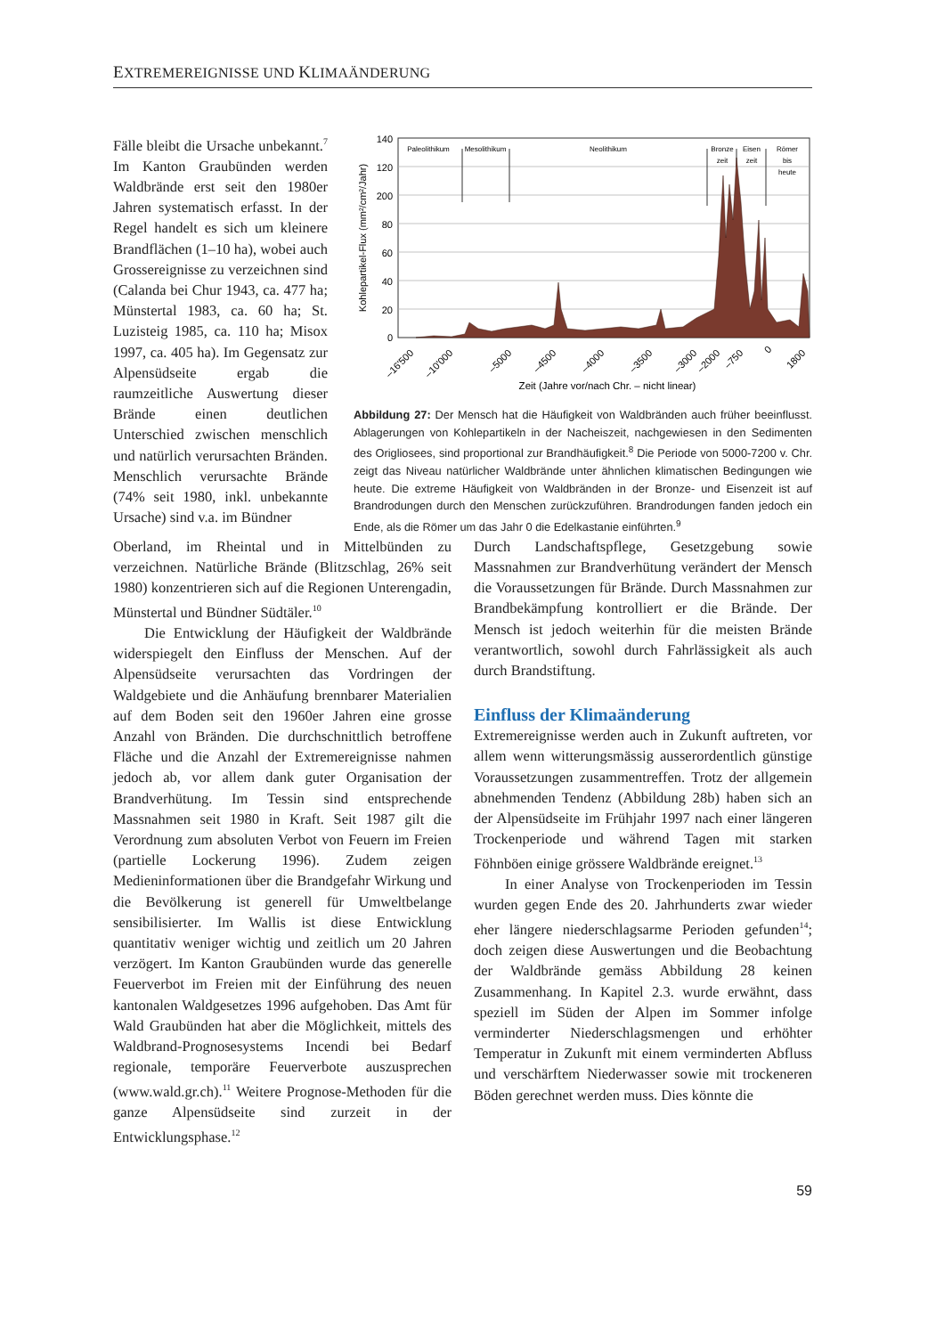EXTREMEREIGNISSE UND KLIMAÄNDERUNG
Fälle bleibt die Ursache unbekannt.<sup>7</sup> Im Kanton Graubünden werden Waldbrände erst seit den 1980er Jahren systematisch erfasst. In der Regel handelt es sich um kleinere Brandflächen (1–10 ha), wobei auch Grossereignisse zu verzeichnen sind (Calanda bei Chur 1943, ca. 477 ha; Münstertal 1983, ca. 60 ha; St. Luzisteig 1985, ca. 110 ha; Misox 1997, ca. 405 ha). Im Gegensatz zur Alpensüdseite ergab die raumzeitliche Auswertung dieser Brände einen deutlichen Unterschied zwischen menschlich und natürlich verursachten Bränden. Menschlich verursachte Brände (74% seit 1980, inkl. unbekannte Ursache) sind v.a. im Bündner
140
120
200
80
60
40
20
0
Kohlepartikel-Flux (mm²/cm²/Jahr)
Paleolithikum
Mesolithikum
Neolithikum
Bronze
zeit
Eisen
zeit
Römer
bis
heute
–16'500
–10'000
–5000
–4500
–4000
–3500
–3000
–2000
–750
0
1800
Zeit (Jahre vor/nach Chr. – nicht linear)
Abbildung 27: Der Mensch hat die Häufigkeit von Waldbränden auch früher beeinflusst. Ablagerungen von Kohlepartikeln in der Nacheiszeit, nachgewiesen in den Sedimenten des Origliosees, sind proportional zur Brandhäufigkeit.<sup>8</sup> Die Periode von 5000-7200 v. Chr. zeigt das Niveau natürlicher Waldbrände unter ähnlichen klimatischen Bedingungen wie heute. Die extreme Häufigkeit von Waldbränden in der Bronze- und Eisenzeit ist auf Brandrodungen durch den Menschen zurückzuführen. Brandrodungen fanden jedoch ein Ende, als die Römer um das Jahr 0 die Edelkastanie einführten.<sup>9</sup>
Oberland, im Rheintal und in Mittelbünden zu verzeichnen. Natürliche Brände (Blitzschlag, 26% seit 1980) konzentrieren sich auf die Regionen Unterengadin, Münstertal und Bündner Südtäler.<sup>10</sup>
Die Entwicklung der Häufigkeit der Waldbrände widerspiegelt den Einfluss der Menschen. Auf der Alpensüdseite verursachten das Vordringen der Waldgebiete und die Anhäufung brennbarer Materialien auf dem Boden seit den 1960er Jahren eine grosse Anzahl von Bränden. Die durchschnittlich betroffene Fläche und die Anzahl der Extremereignisse nahmen jedoch ab, vor allem dank guter Organisation der Brandverhütung. Im Tessin sind entsprechende Massnahmen seit 1980 in Kraft. Seit 1987 gilt die Verordnung zum absoluten Verbot von Feuern im Freien (partielle Lockerung 1996). Zudem zeigen Medieninformationen über die Brandgefahr Wirkung und die Bevölkerung ist generell für Umweltbelange sensibilisierter. Im Wallis ist diese Entwicklung quantitativ weniger wichtig und zeitlich um 20 Jahren verzögert. Im Kanton Graubünden wurde das generelle Feuerverbot im Freien mit der Einführung des neuen kantonalen Waldgesetzes 1996 aufgehoben. Das Amt für Wald Graubünden hat aber die Möglichkeit, mittels des Waldbrand-Prognosesystems Incendi bei Bedarf regionale, temporäre Feuerverbote auszusprechen (www.wald.gr.ch).<sup>11</sup> Weitere Prognose-Methoden für die ganze Alpensüdseite sind zurzeit in der Entwicklungsphase.<sup>12</sup>
Durch Landschaftspflege, Gesetzgebung sowie Massnahmen zur Brandverhütung verändert der Mensch die Voraussetzungen für Brände. Durch Massnahmen zur Brandbekämpfung kontrolliert er die Brände. Der Mensch ist jedoch weiterhin für die meisten Brände verantwortlich, sowohl durch Fahrlässigkeit als auch durch Brandstiftung.
Einfluss der Klimaänderung
Extremereignisse werden auch in Zukunft auftreten, vor allem wenn witterungsmässig ausserordentlich günstige Voraussetzungen zusammentreffen. Trotz der allgemein abnehmenden Tendenz (Abbildung 28b) haben sich an der Alpensüdseite im Frühjahr 1997 nach einer längeren Trockenperiode und während Tagen mit starken Föhnböen einige grössere Waldbrände ereignet.<sup>13</sup>
In einer Analyse von Trockenperioden im Tessin wurden gegen Ende des 20. Jahrhunderts zwar wieder eher längere niederschlagsarme Perioden gefunden<sup>14</sup>; doch zeigen diese Auswertungen und die Beobachtung der Waldbrände gemäss Abbildung 28 keinen Zusammenhang. In Kapitel 2.3. wurde erwähnt, dass speziell im Süden der Alpen im Sommer infolge verminderter Niederschlagsmengen und erhöhter Temperatur in Zukunft mit einem verminderten Abfluss und verschärftem Niederwasser sowie mit trockeneren Böden gerechnet werden muss. Dies könnte die
59